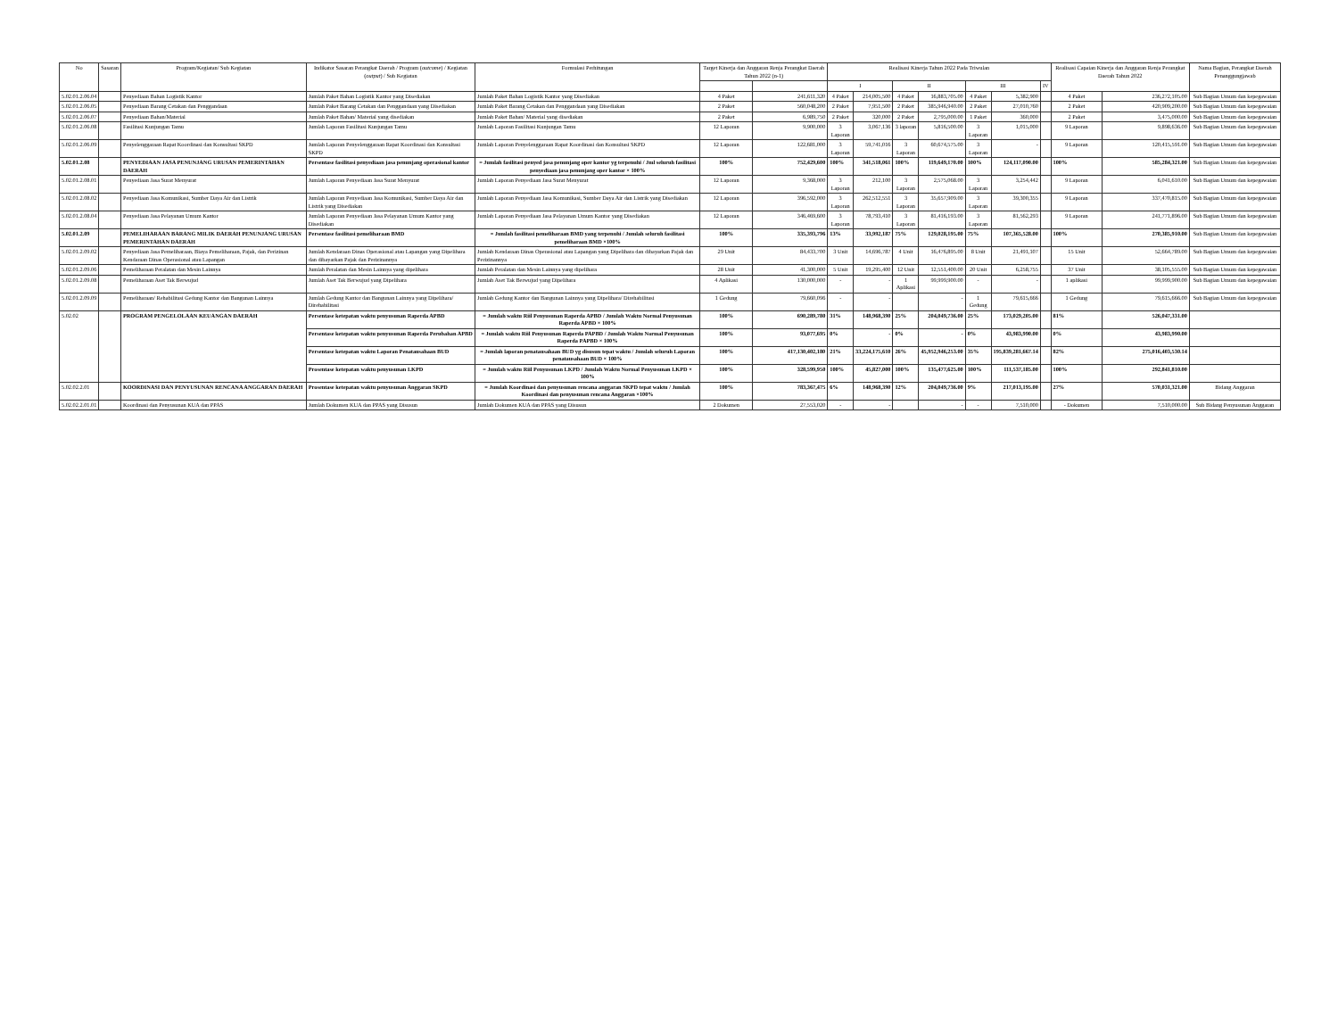| No | Sasaran | Program/Kegiatan/ Sub Kegiatan | Indikator Sasaran Perangkat Daerah / Program ( outcome ) / Kegiatan ( output ) / Sub Kegiatan | Formulasi Perhitungan | Target Kinerja dan Anggaran Renja Perangkat Daerah Tahun 2022 (n-1) | | Realisasi Kinerja Tahun 2022 Pada Triwulan | | | | | | | Realisasi Capaian Kinerja dan Anggaran Renja Perangkat Daerah Tahun 2022 | | Nama Bagian, Perangkat Daerah Penanggungjawab |
| --- | --- | --- | --- | --- | --- | --- | --- | --- | --- | --- | --- | --- | --- | --- | --- | --- |
| | | | | | | | I | | II | | III | | IV | | | |
| 5.02.01.2.06.04 | | Penyediaan Bahan Logistik Kantor | Jumlah Paket Bahan Logistik Kantor yang Disediakan | Jumlah Paket Bahan Logistik Kantor yang Disediakan | 4 Paket | 241,611,320 | 4 Paket | 214,005,500 | 4 Paket | 16,883,705.00 | 4 Paket | 5,382,900 | | 4 Paket | 236,272,105.00 | Sub Bagian Umum dan kepegawaian |
| 5.02.01.2.06.05 | | Penyediaan Barang Cetakan dan Penggandaan | Jumlah Paket Barang Cetakan dan Penggandaan yang Disediakan | Jumlah Paket Barang Cetakan dan Penggandaan yang Disediakan | 2 Paket | 560,048,200 | 2 Paket | 7,951,500 | 2 Paket | 385,946,940.00 | 2 Paket | 27,010,760 | | 2 Paket | 420,909,200.00 | Sub Bagian Umum dan kepegawaian |
| 5.02.01.2.06.07 | | Penyediaan Bahan/Material | Jumlah Paket Bahan/ Material yang disediakan | Jumlah Paket Bahan/ Material yang disediakan | 2 Paket | 6,989,750 | 2 Paket | 320,000 | 2 Paket | 2,795,000.00 | 1 Paket | 360,000 | | 2 Paket | 3,475,000.00 | Sub Bagian Umum dan kepegawaian |
| 5.02.01.2.06.08 | | Fasilitasi Kunjungan Tamu | Jumlah Laporan Fasilitasi Kunjungan Tamu | Jumlah Laporan Fasilitasi Kunjungan Tamu | 12 Laporan | 9,900,000 | 3 Laporan | 3,067,136 | 3 laporan | 5,816,500.00 | 3 Laporan | 1,015,000 | | 9 Laporan | 9,898,636.00 | Sub Bagian Umum dan kepegawaian |
| 5.02.01.2.06.09 | | Penyelenggaraan Rapat Koordinasi dan Konsultasi SKPD | Jumlah Laporan Penyelenggaraan Rapat Koordinasi dan Konsultasi SKPD | Jumlah Laporan Penyelenggaraan Rapat Koordinasi dan Konsultasi SKPD | 12 Laporan | 122,681,000 | 3 Laporan | 59,741,016 | 3 Laporan | 60,674,575.00 | 3 Laporan | - | | 9 Laporan | 120,415,591.00 | Sub Bagian Umum dan kepegawaian |
| 5.02.01.2.08 | | PENYEDIAAN JASA PENUNJANG URUSAN PEMERINTAHAN DAERAH | Persentase fasilitasi penyediaan jasa penunjang operasional kantor | = Jumlah fasilitasi penyed jasa penunjang oper kantor yg terpenuhi / Jml seluruh fasilitasi penyediaan jasa penunjang oper kantor × 100% | 100% | 752,429,600 | 100% | 341,518,061 | 100% | 119,649,170.00 | 100% | 124,117,090.00 | | 100% | 585,284,321.00 | Sub Bagian Umum dan kepegawaian |
| 5.02.01.2.08.01 | | Penyediaan Jasa Surat Menyurat | Jumlah Laporan Penyediaan Jasa Surat Menyurat | Jumlah Laporan Penyediaan Jasa Surat Menyurat | 12 Laporan | 9,368,000 | 3 Laporan | 212,100 | 3 Laporan | 2,575,068.00 | 3 Laporan | 3,254,442 | | 9 Laporan | 6,041,610.00 | Sub Bagian Umum dan kepegawaian |
| 5.02.01.2.08.02 | | Penyediaan Jasa Komunikasi, Sumber Daya Air dan Listrik | Jumlah Laporan Penyediaan Jasa Komunikasi, Sumber Daya Air dan Listrik yang Disediakan | Jumlah Laporan Penyediaan Jasa Komunikasi, Sumber Daya Air dan Listrik yang Disediakan | 12 Laporan | 396,592,000 | 3 Laporan | 262,512,551 | 3 Laporan | 35,657,909.00 | 3 Laporan | 39,300,355 | | 9 Laporan | 337,470,815.00 | Sub Bagian Umum dan kepegawaian |
| 5.02.01.2.08.04 | | Penyediaan Jasa Pelayanan Umum Kantor | Jumlah Laporan Penyediaan Jasa Pelayanan Umum Kantor yang Disediakan | Jumlah Laporan Penyediaan Jasa Pelayanan Umum Kantor yang Disediakan | 12 Laporan | 346,469,600 | 3 Laporan | 78,793,410 | 3 Laporan | 81,416,193.00 | 3 Laporan | 81,562,293 | | 9 Laporan | 241,771,896.00 | Sub Bagian Umum dan kepegawaian |
| 5.02.01.2.09 | | PEMELIHARAAN BARANG MILIK DAERAH PENUNJANG URUSAN PEMERINTAHAN DAERAH | Persentase fasilitasi pemeliharaan BMD | = Jumlah fasilitasi pemeliharaan BMD yang terpenuhi / Jumlah seluruh fasilitasi pemeliharaan BMD ×100% | 100% | 335,393,796 | 13% | 33,992,187 | 75% | 129,028,195.00 | 75% | 107,365,528.00 | | 100% | 270,385,910.00 | Sub Bagian Umum dan kepegawaian |
| 5.02.01.2.09.02 | | Penyediaan Jasa Pemeliharaan, Biaya Pemeliharaan, Pajak, dan Perizinan Kendaraan Dinas Operasional atau Lapangan | Jumlah Kendaraan Dinas Operasional atau Lapangan yang Dipelihara dan dibayarkan Pajak dan Perizinannya | Jumlah Kendaraan Dinas Operasional atau Lapangan yang Dipelihara dan dibayarkan Pajak dan Perizinannya | 29 Unit | 84,433,700 | 3 Unit | 14,696,787 | 4 Unit | 16,476,895.00 | 8 Unit | 21,491,107 | | 15 Unit | 52,664,789.00 | Sub Bagian Umum dan kepegawaian |
| 5.02.01.2.09.06 | | Pemeliharaan Peralatan dan Mesin Lainnya | Jumlah Peralatan dan Mesin Lainnya yang dipelihara | Jumlah Peralatan dan Mesin Lainnya yang dipelihara | 28 Unit | 41,300,000 | 5 Unit | 19,295,400 | 12 Unit | 12,551,400.00 | 20 Unit | 6,258,755 | | 37 Unit | 38,105,555.00 | Sub Bagian Umum dan kepegawaian |
| 5.02.01.2.09.08 | | Pemeliharaan Aset Tak Berwujud | Jumlah Aset Tak Berwujud yang Dipelihara | Jumlah Aset Tak Berwujud yang Dipelihara | 4 Aplikasi | 130,000,000 | - | - | 1 Aplikasi | 99,999,900.00 | - | - | | 1 aplikasi | 99,999,900.00 | Sub Bagian Umum dan kepegawaian |
| 5.02.01.2.09.09 | | Pemeliharaan/ Rehabilitasi Gedung Kantor dan Bangunan Lainnya | Jumlah Gedung Kantor dan Bangunan Lainnya yang Dipelihara/ Direhabilitasi | Jumlah Gedung Kantor dan Bangunan Lainnya yang Dipelihara/ Direhabilitasi | 1 Gedung | 79,660,096 | - | - | | - | 1 Gedung | 79,615,666 | | 1 Gedung | 79,615,666.00 | Sub Bagian Umum dan kepegawaian |
| 5.02.02 | | PROGRAM PENGELOLAAN KEUANGAN DAERAH | Persentase ketepatan waktu penyusunan Raperda APBD | = Jumlah waktu Riil Penyusunan Raperda APBD / Jumlah Waktu Normal Penyusunan Raperda APBD × 100% | 100% | 690,289,780 | 31% | 148,968,390 | 25% | 204,049,736.00 | 25% | 173,029,205.00 | | 81% | 526,047,331.00 | |
| | | | Persentase ketepatan waktu penyusunan Raperda Perubahan APBD | = Jumlah waktu Riil Penyusunan Raperda PAPBD / Jumlah Waktu Normal Penyusunan Raperda PAPBD × 100% | 100% | 93,077,695 | 0% | - | 0% | - | 0% | 43,983,990.00 | | 0% | 43,983,990.00 | |
| | | | Persentase ketepatan waktu Laporan Penatausahaan BUD | = Jumlah laporan penatausahaan BUD yg disusun tepat waktu / Jumlah seluruh Laporan penatausahaan BUD × 100% | 100% | 417,130,402,180 | 21% | 33,224,175,610 | 26% | 45,952,946,253.00 | 35% | 195,839,281,667.14 | | 82% | 275,016,403,530.14 | |
| | | | Prosentase ketepatan waktu penyusunan LKPD | = Jumlah waktu Riil Penyusunan LKPD / Jumlah Waktu Normal Penyusunan LKPD × 100% | 100% | 328,599,950 | 100% | 45,827,000 | 100% | 135,477,625.00 | 100% | 111,537,185.00 | | 100% | 292,841,810.00 | |
| 5.02.02.2.01 | | KOORDINASI DAN PENYUSUNAN RENCANA ANGGARAN DAERAH | Prosentase ketepatan waktu penyusunan Anggaran SKPD | = Jumlah Koordinasi dan penyusunan rencana anggaran SKPD tepat waktu / Jumlah Koordinasi dan penyusunan rencana Anggaran ×100% | 100% | 783,367,475 | 6% | 148,968,390 | 12% | 204,049,736.00 | 9% | 217,013,195.00 | | 27% | 570,031,321.00 | Bidang Anggaran |
| 5.02.02.2.01.01 | | Koordinasi dan Penyusunan KUA dan PPAS | Jumlah Dokumen KUA dan PPAS yang Disusun | Jumlah Dokumen KUA dan PPAS yang Disusun | 2 Dokumen | 27,553,020 | - | - | | - | - | 7,510,000 | | - Dokumen | 7,510,000.00 | Sub Bidang Penyusunan Anggaran |